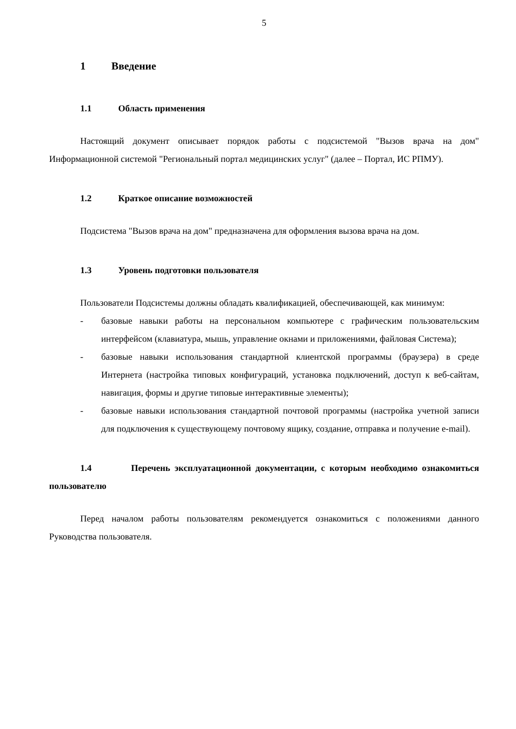5
1 Введение
1.1 Область применения
Настоящий документ описывает порядок работы с подсистемой "Вызов врача на дом" Информационной системой "Региональный портал медицинских услуг" (далее – Портал, ИС РПМУ).
1.2 Краткое описание возможностей
Подсистема "Вызов врача на дом" предназначена для оформления вызова врача на дом.
1.3 Уровень подготовки пользователя
Пользователи Подсистемы должны обладать квалификацией, обеспечивающей, как минимум:
- базовые навыки работы на персональном компьютере с графическим пользовательским интерфейсом (клавиатура, мышь, управление окнами и приложениями, файловая Система);
- базовые навыки использования стандартной клиентской программы (браузера) в среде Интернета (настройка типовых конфигураций, установка подключений, доступ к веб-сайтам, навигация, формы и другие типовые интерактивные элементы);
- базовые навыки использования стандартной почтовой программы (настройка учетной записи для подключения к существующему почтовому ящику, создание, отправка и получение e-mail).
1.4 Перечень эксплуатационной документации, с которым необходимо ознакомиться пользователю
Перед началом работы пользователям рекомендуется ознакомиться с положениями данного Руководства пользователя.